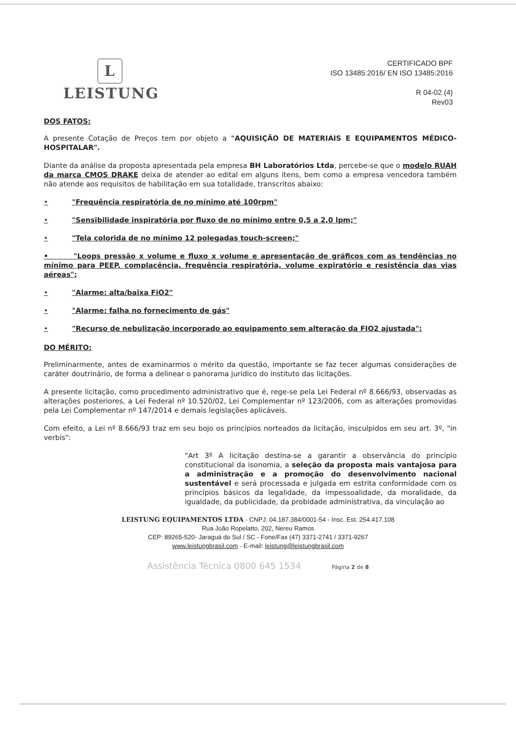L
LEISTUNG
CERTIFICADO BPF
ISO 13485:2016/ EN ISO 13485:2016
R 04-02 (4)
Rev03
DOS FATOS:
A presente Cotação de Preços tem por objeto a "AQUISIÇÃO DE MATERIAIS E EQUIPAMENTOS MÉDICO- HOSPITALAR".
Diante da análise da proposta apresentada pela empresa BH Laboratórios Ltda, percebe-se que o modelo RUAH da marca CMOS DRAKE deixa de atender ao edital em alguns itens, bem como a empresa vencedora também não atende aos requisitos de habilitação em sua totalidade, transcritos abaixo:
• "Frequência respiratória de no mínimo até 100rpm"
• "Sensibilidade inspiratória por fluxo de no mínimo entre 0,5 a 2,0 lpm;"
• "Tela colorida de no mínimo 12 polegadas touch-screen;"
• "Loops pressão x volume e fluxo x volume e apresentação de gráficos com as tendências no mínimo para PEEP, complacência, frequência respiratória, volume expiratório e resistência das vias aéreas";
• "Alarme: alta/baixa FiO2"
• "Alarme: falha no fornecimento de gás"
• "Recurso de nebulização incorporado ao equipamento sem alteração da FIO2 ajustada";
DO MÉRITO:
Preliminarmente, antes de examinarmos o mérito da questão, importante se faz tecer algumas considerações de caráter doutrinário, de forma a delinear o panorama jurídico do instituto das licitações.
A presente licitação, como procedimento administrativo que é, rege-se pela Lei Federal nº 8.666/93, observadas as alterações posteriores, a Lei Federal nº 10.520/02, Lei Complementar nº 123/2006, com as alterações promovidas pela Lei Complementar nº 147/2014 e demais legislações aplicáveis.
Com efeito, a Lei nº 8.666/93 traz em seu bojo os princípios norteados da licitação, insculpidos em seu art. 3º, "in verbis":
"Art 3º A licitação destina-se a garantir a observância do princípio constitucional da isonomia, a seleção da proposta mais vantajosa para a administração e a promoção do desenvolvimento nacional sustentável e será processada e julgada em estrita conformidade com os princípios básicos da legalidade, da impessoalidade, da moralidade, da igualdade, da publicidade, da probidade administrativa, da vinculação ao
LEISTUNG EQUIPAMENTOS LTDA - CNPJ: 04.187.384/0001-54 - Insc. Est. 254.417.108
Rua João Ropelatto, 202, Nereu Ramos
CEP: 89265-520- Jaraguá do Sul / SC - Fone/Fax (47) 3371-2741 / 3371-9267
www.leistungbrasil.com - E-mail: leistung@leistungbrasil.com
Assistência Técnica 0800 645 1534 Página 2 de 8